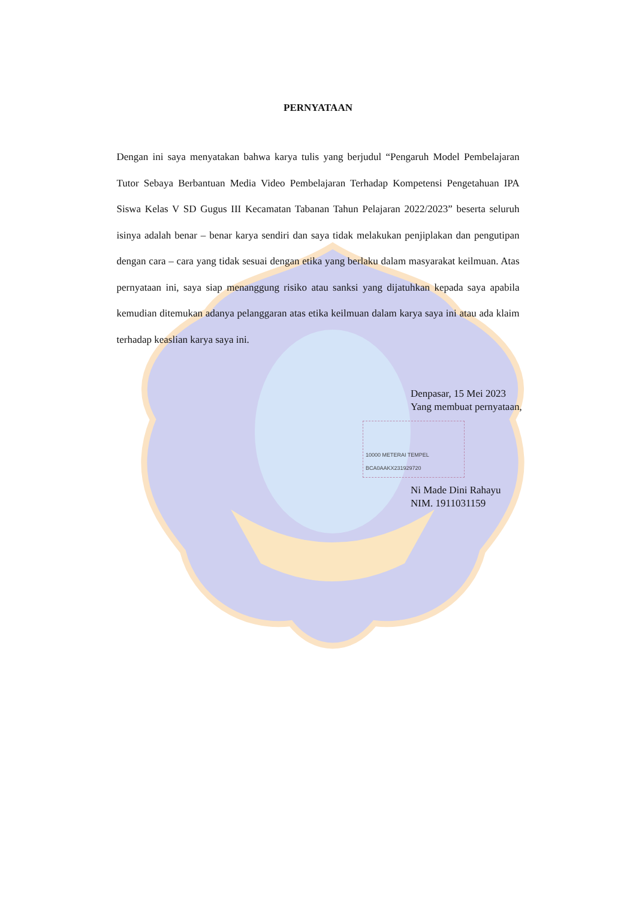PERNYATAAN
Dengan ini saya menyatakan bahwa karya tulis yang berjudul “Pengaruh Model Pembelajaran Tutor Sebaya Berbantuan Media Video Pembelajaran Terhadap Kompetensi Pengetahuan IPA Siswa Kelas V SD Gugus III Kecamatan Tabanan Tahun Pelajaran 2022/2023” beserta seluruh isinya adalah benar – benar karya sendiri dan saya tidak melakukan penjiplakan dan pengutipan dengan cara – cara yang tidak sesuai dengan etika yang berlaku dalam masyarakat keilmuan. Atas pernyataan ini, saya siap menanggung risiko atau sanksi yang dijatuhkan kepada saya apabila kemudian ditemukan adanya pelanggaran atas etika keilmuan dalam karya saya ini atau ada klaim terhadap keaslian karya saya ini.
Denpasar, 15 Mei 2023
Yang membuat pernyataan,
10000 METERAI TEMPEL BCA0AAKX231929720
Ni Made Dini Rahayu
NIM. 1911031159